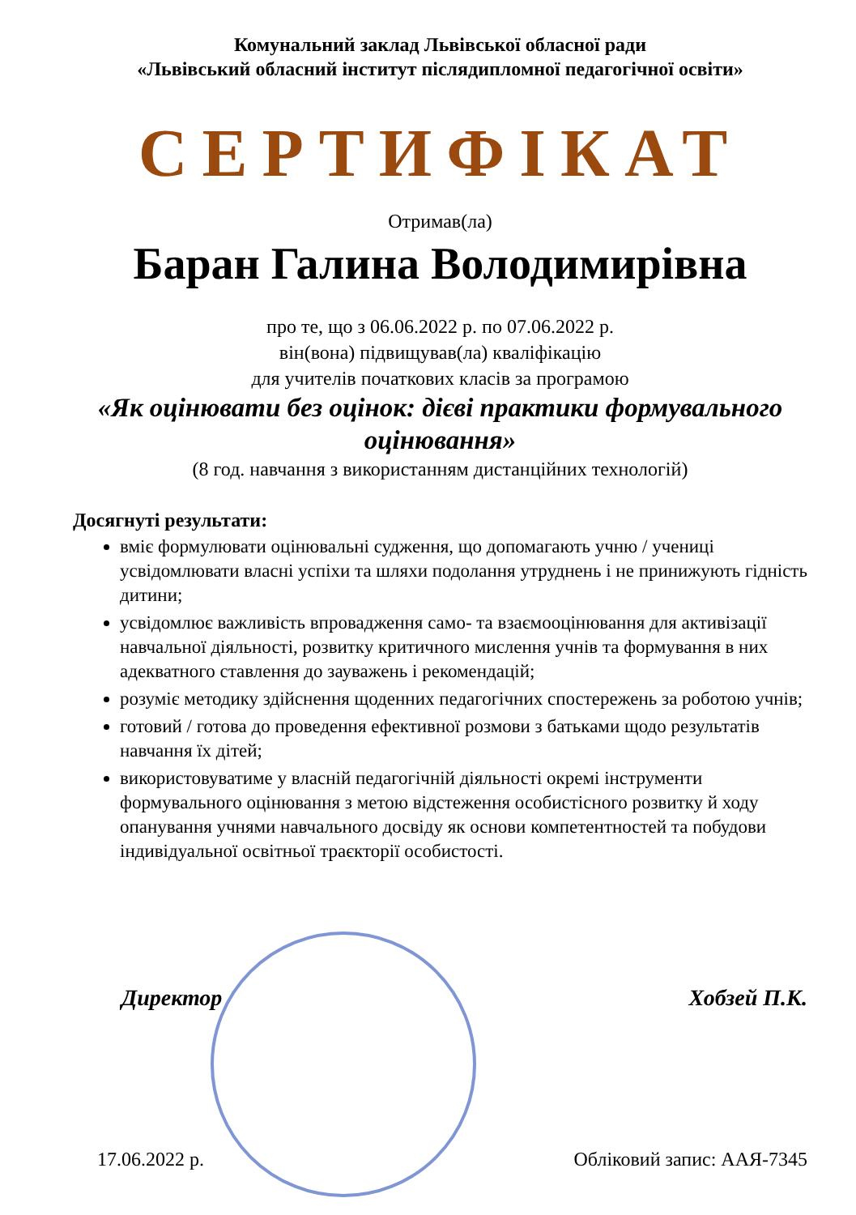Комунальний заклад Львівської обласної ради
«Львівський обласний інститут післядипломної педагогічної освіти»
СЕРТИФІКАТ
Отримав(ла)
Баран Галина Володимирівна
про те, що з 06.06.2022 р. по 07.06.2022 р.
він(вона) підвищував(ла) кваліфікацію
для учителів початкових класів за програмою
«Як оцінювати без оцінок: дієві практики формувального оцінювання»
(8 год. навчання з використанням дистанційних технологій)
Досягнуті результати:
вміє формулювати оцінювальні судження, що допомагають учню / учениці усвідомлювати власні успіхи та шляхи подолання утруднень і не принижують гідність дитини;
усвідомлює важливість впровадження само- та взаємооцінювання для активізації навчальної діяльності, розвитку критичного мислення учнів та формування в них адекватного ставлення до зауважень і рекомендацій;
розуміє методику здійснення щоденних педагогічних спостережень за роботою учнів;
готовий / готова до проведення ефективної розмови з батьками щодо результатів навчання їх дітей;
використовуватиме у власній педагогічній діяльності окремі інструменти формувального оцінювання з метою відстеження особистісного розвитку й ходу опанування учнями навчального досвіду як основи компетентностей та побудови індивідуальної освітньої траєкторії особистості.
Директор Хобзей П.К.
17.06.2022 р. Обліковий запис: ААЯ-7345